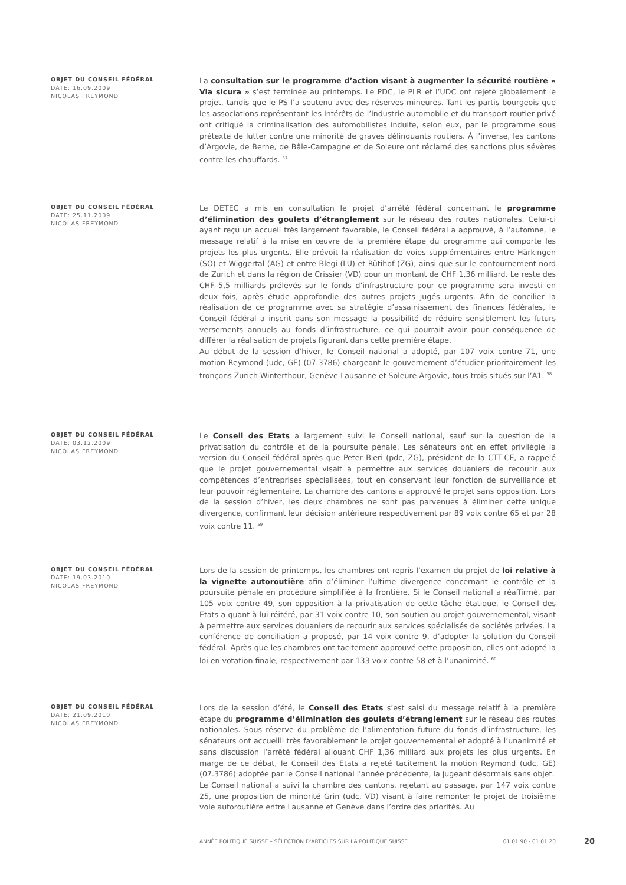OBJET DU CONSEIL FÉDÉRAL
DATE: 16.09.2009
NICOLAS FREYMOND
La consultation sur le programme d’action visant à augmenter la sécurité routière « Via sicura » s’est terminée au printemps. Le PDC, le PLR et l’UDC ont rejeté globalement le projet, tandis que le PS l’a soutenu avec des réserves mineures. Tant les partis bourgeois que les associations représentant les intérêts de l’industrie automobile et du transport routier privé ont critiqué la criminalisation des automobilistes induite, selon eux, par le programme sous prétexte de lutter contre une minorité de graves délinquants routiers. À l’inverse, les cantons d’Argovie, de Berne, de Bâle-Campagne et de Soleure ont réclamé des sanctions plus sévères contre les chauffards. <sup>57</sup>
OBJET DU CONSEIL FÉDÉRAL
DATE: 25.11.2009
NICOLAS FREYMOND
Le DETEC a mis en consultation le projet d’arrêté fédéral concernant le programme d’élimination des goulets d’étranglement sur le réseau des routes nationales. Celui-ci ayant reçu un accueil très largement favorable, le Conseil fédéral a approuvé, à l’automne, le message relatif à la mise en œuvre de la première étape du programme qui comporte les projets les plus urgents. Elle prévoit la réalisation de voies supplémentaires entre Härkingen (SO) et Wiggertal (AG) et entre Blegi (LU) et Rütihof (ZG), ainsi que sur le contournement nord de Zurich et dans la région de Crissier (VD) pour un montant de CHF 1,36 milliard. Le reste des CHF 5,5 milliards prélevés sur le fonds d’infrastructure pour ce programme sera investi en deux fois, après étude approfondie des autres projets jugés urgents. Afin de concilier la réalisation de ce programme avec sa stratégie d’assainissement des finances fédérales, le Conseil fédéral a inscrit dans son message la possibilité de réduire sensiblement les futurs versements annuels au fonds d’infrastructure, ce qui pourrait avoir pour conséquence de différer la réalisation de projets figurant dans cette première étape.
Au début de la session d’hiver, le Conseil national a adopté, par 107 voix contre 71, une motion Reymond (udc, GE) (07.3786) chargeant le gouvernement d’étudier prioritairement les tronçons Zurich-Winterthour, Genève-Lausanne et Soleure-Argovie, tous trois situés sur l’A1. <sup>58</sup>
OBJET DU CONSEIL FÉDÉRAL
DATE: 03.12.2009
NICOLAS FREYMOND
Le Conseil des Etats a largement suivi le Conseil national, sauf sur la question de la privatisation du contrôle et de la poursuite pénale. Les sénateurs ont en effet privilégié la version du Conseil fédéral après que Peter Bieri (pdc, ZG), président de la CTT-CE, a rappelé que le projet gouvernemental visait à permettre aux services douaniers de recourir aux compétences d’entreprises spécialisées, tout en conservant leur fonction de surveillance et leur pouvoir réglementaire. La chambre des cantons a approuvé le projet sans opposition. Lors de la session d’hiver, les deux chambres ne sont pas parvenues à éliminer cette unique divergence, confirmant leur décision antérieure respectivement par 89 voix contre 65 et par 28 voix contre 11. <sup>59</sup>
OBJET DU CONSEIL FÉDÉRAL
DATE: 19.03.2010
NICOLAS FREYMOND
Lors de la session de printemps, les chambres ont repris l’examen du projet de loi relative à la vignette autoroutière afin d’éliminer l’ultime divergence concernant le contrôle et la poursuite pénale en procédure simplifiée à la frontière. Si le Conseil national a réaffirmé, par 105 voix contre 49, son opposition à la privatisation de cette tâche étatique, le Conseil des Etats a quant à lui réitéré, par 31 voix contre 10, son soutien au projet gouvernemental, visant à permettre aux services douaniers de recourir aux services spécialisés de sociétés privées. La conférence de conciliation a proposé, par 14 voix contre 9, d’adopter la solution du Conseil fédéral. Après que les chambres ont tacitement approuvé cette proposition, elles ont adopté la loi en votation finale, respectivement par 133 voix contre 58 et à l’unanimité. <sup>60</sup>
OBJET DU CONSEIL FÉDÉRAL
DATE: 21.09.2010
NICOLAS FREYMOND
Lors de la session d’été, le Conseil des Etats s’est saisi du message relatif à la première étape du programme d’élimination des goulets d’étranglement sur le réseau des routes nationales. Sous réserve du problème de l’alimentation future du fonds d’infrastructure, les sénateurs ont accueilli très favorablement le projet gouvernemental et adopté à l’unanimité et sans discussion l’arrêté fédéral allouant CHF 1,36 milliard aux projets les plus urgents. En marge de ce débat, le Conseil des Etats a rejeté tacitement la motion Reymond (udc, GE) (07.3786) adoptée par le Conseil national l'année précédente, la jugeant désormais sans objet.
Le Conseil national a suivi la chambre des cantons, rejetant au passage, par 147 voix contre 25, une proposition de minorité Grin (udc, VD) visant à faire remonter le projet de troisième voie autoroutière entre Lausanne et Genève dans l’ordre des priorités. Au
ANNÉE POLITIQUE SUISSE – SÉLECTION D'ARTICLES SUR LA POLITIQUE SUISSE 01.01.90 - 01.01.20
20